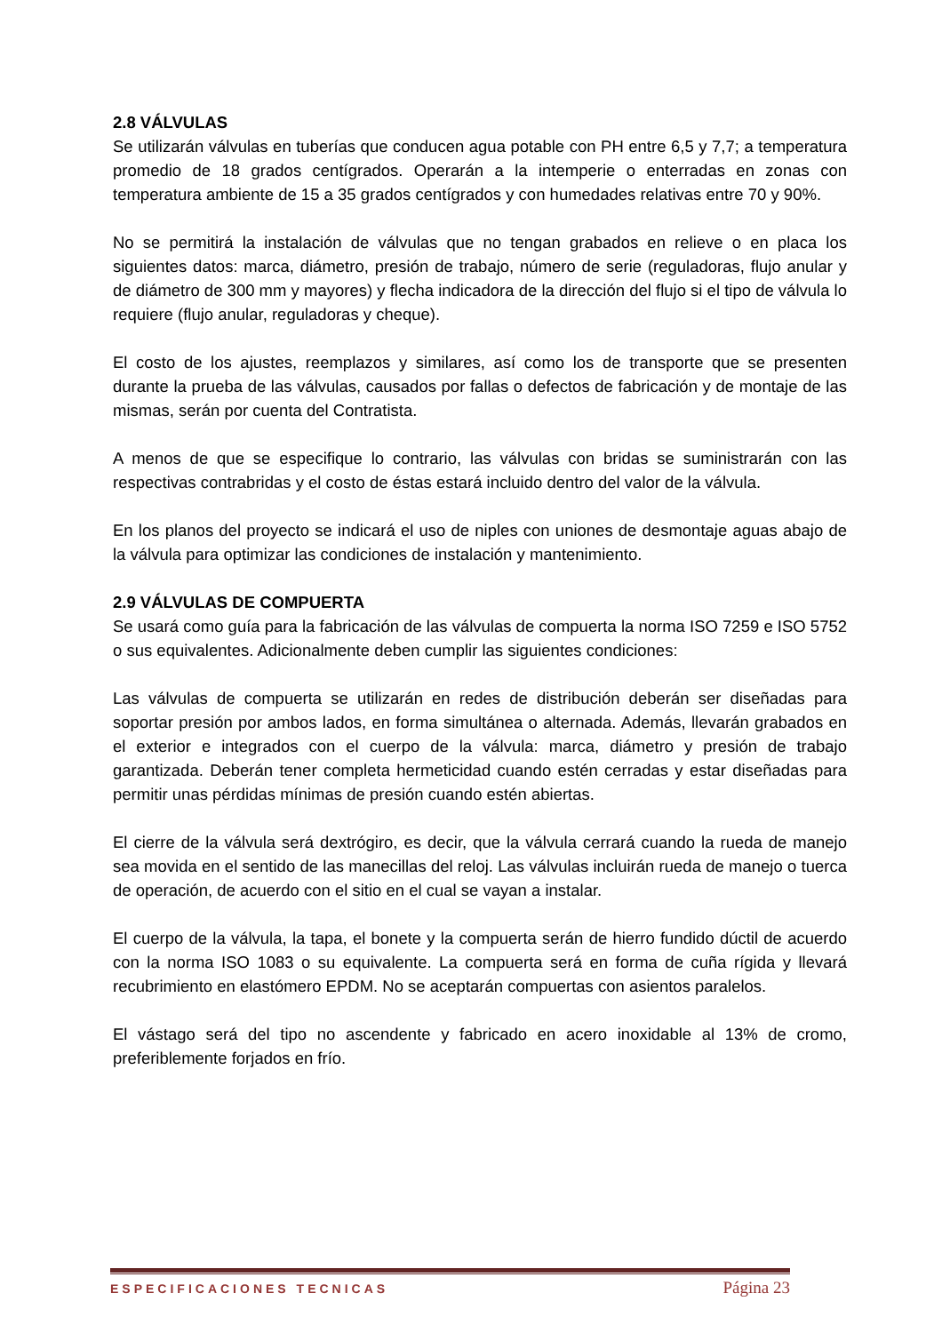2.8 VÁLVULAS
Se utilizarán válvulas en tuberías que conducen agua potable con PH entre 6,5 y 7,7; a temperatura promedio de 18 grados centígrados. Operarán a la intemperie o enterradas en zonas con temperatura ambiente de 15 a 35 grados centígrados y con humedades relativas entre 70 y 90%.
No se permitirá la instalación de válvulas que no tengan grabados en relieve o en placa los siguientes datos: marca, diámetro, presión de trabajo, número de serie (reguladoras, flujo anular y de diámetro de 300 mm y mayores) y flecha indicadora de la dirección del flujo si el tipo de válvula lo requiere (flujo anular, reguladoras y cheque).
El costo de los ajustes, reemplazos y similares, así como los de transporte que se presenten durante la prueba de las válvulas, causados por fallas o defectos de fabricación y de montaje de las mismas, serán por cuenta del Contratista.
A menos de que se especifique lo contrario, las válvulas con bridas se suministrarán con las respectivas contrabridas y el costo de éstas estará incluido dentro del valor de la válvula.
En los planos del proyecto se indicará el uso de niples con uniones de desmontaje aguas abajo de la válvula para optimizar las condiciones de instalación y mantenimiento.
2.9 VÁLVULAS DE COMPUERTA
Se usará como guía para la fabricación de las válvulas de compuerta la norma ISO 7259 e ISO 5752 o sus equivalentes. Adicionalmente deben cumplir las siguientes condiciones:
Las válvulas de compuerta se utilizarán en redes de distribución deberán ser diseñadas para soportar presión por ambos lados, en forma simultánea o alternada. Además, llevarán grabados en el exterior e integrados con el cuerpo de la válvula: marca, diámetro y presión de trabajo garantizada. Deberán tener completa hermeticidad cuando estén cerradas y estar diseñadas para permitir unas pérdidas mínimas de presión cuando estén abiertas.
El cierre de la válvula será dextrógiro, es decir, que la válvula cerrará cuando la rueda de manejo sea movida en el sentido de las manecillas del reloj. Las válvulas incluirán rueda de manejo o tuerca de operación, de acuerdo con el sitio en el cual se vayan a instalar.
El cuerpo de la válvula, la tapa, el bonete y la compuerta serán de hierro fundido dúctil de acuerdo con la norma ISO 1083 o su equivalente. La compuerta será en forma de cuña rígida y llevará recubrimiento en elastómero EPDM. No se aceptarán compuertas con asientos paralelos.
El vástago será del tipo no ascendente y fabricado en acero inoxidable al 13% de cromo, preferiblemente forjados en frío.
ESPECIFICACIONES TECNICAS Página 23